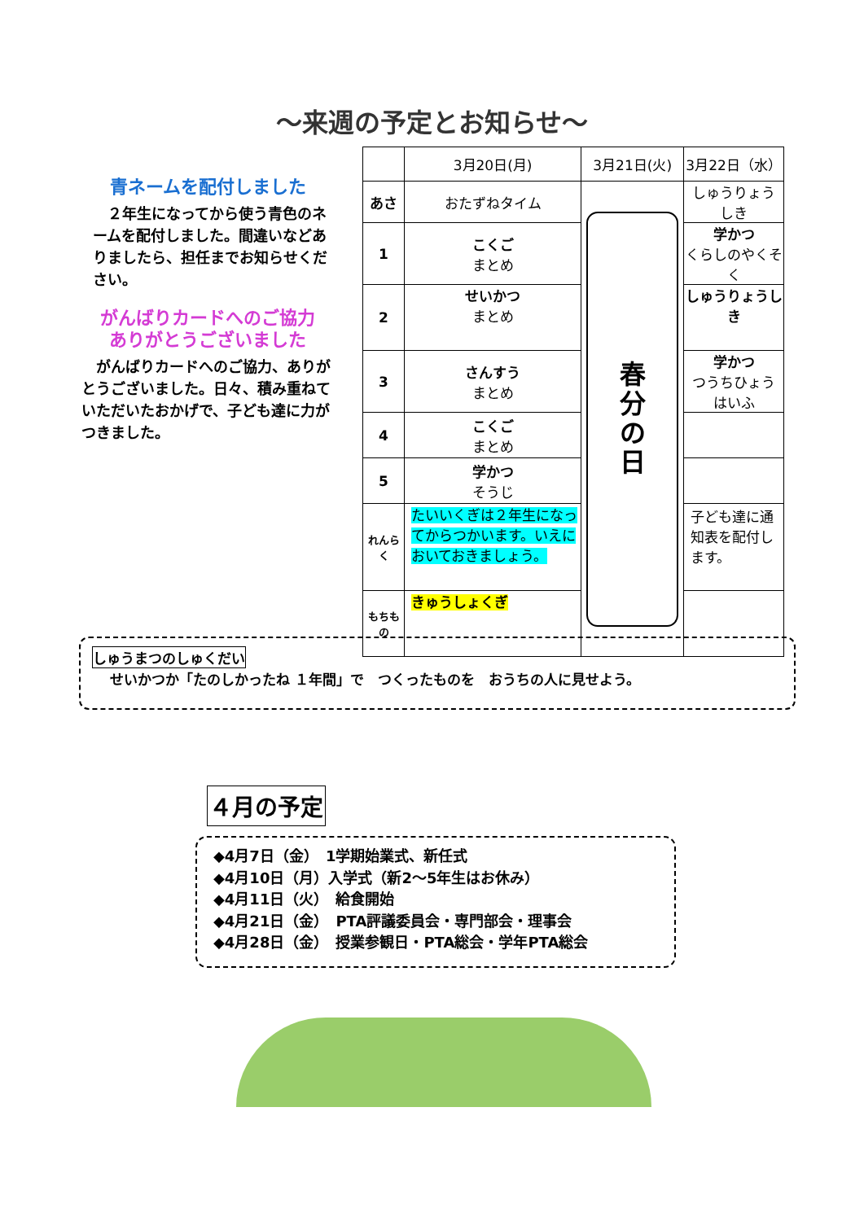～来週の予定とお知らせ～
青ネームを配付しました
　２年生になってから使う青色のネームを配付しました。間違いなどありましたら、担任までお知らせください。
がんばりカードへのご協力
ありがとうございました
　がんばりカードへのご協力、ありがとうございました。日々、積み重ねていただいたおかげで、子ども達に力がつきました。
| | 3月20日(月) | 3月21日(火) | 3月22日（水） |
| --- | --- | --- | --- |
| あさ | おたずねタイム | 春 分 の 日 | しゅうりょう しき |
| 1 | こくご まとめ | | 学かつ くらしのやくそく |
| 2 | せいかつ まとめ | | しゅうりょうしき |
| 3 | さんすう まとめ | | 学かつ つうちひょう はいふ |
| 4 | こくご まとめ | | |
| 5 | 学かつ そうじ | | |
| れんらく | たいいくぎは２年生になってからつかいます。いえにおいておきましょう。 | | 子ども達に通知表を配付します。 |
| もちもの | きゅうしょくぎ | | |
しゅうまつのしゅくだい
せいかつか「たのしかったね １年間」で　つくったものを　おうちの人に見せよう。
４月の予定
◆4月7日（金）　1学期始業式、新任式
◆4月10日（月）入学式（新2～5年生はお休み）
◆4月11日（火）　給食開始
◆4月21日（金）　PTA評議委員会・専門部会・理事会
◆4月28日（金）　授業参観日・PTA総会・学年PTA総会